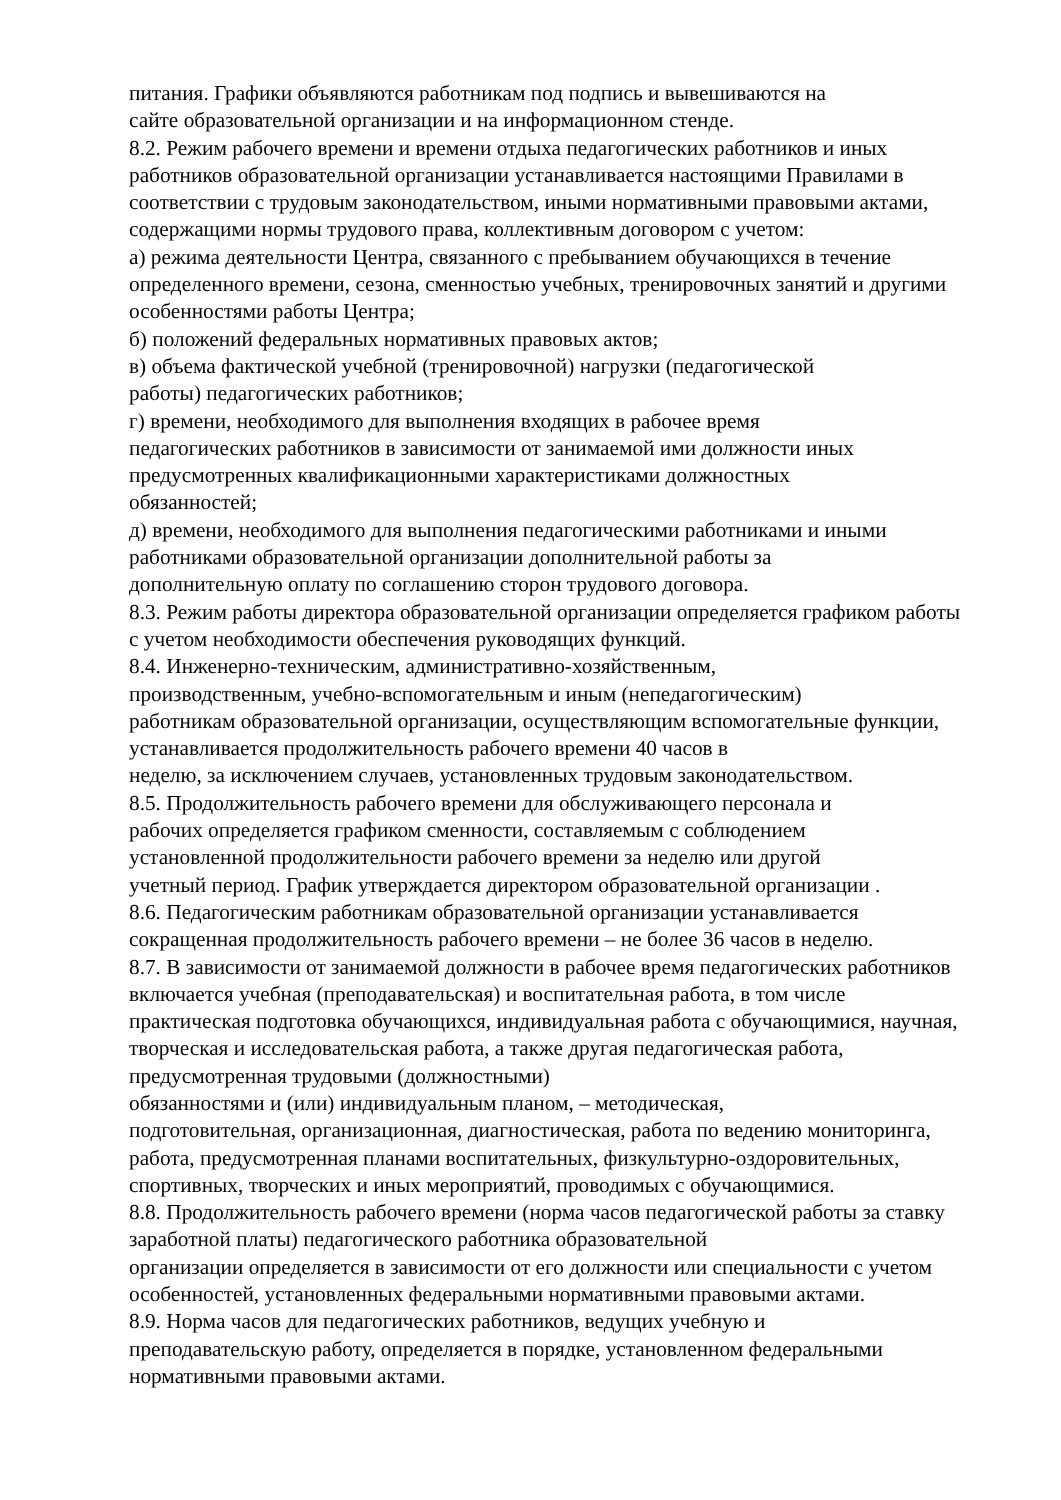питания. Графики объявляются работникам под подпись и вывешиваются на
сайте образовательной организации и на информационном стенде.
8.2. Режим рабочего времени и времени отдыха педагогических работников и иных работников образовательной организации устанавливается настоящими Правилами в соответствии с трудовым законодательством, иными нормативными правовыми актами, содержащими нормы трудового права, коллективным договором с учетом:
а) режима деятельности Центра, связанного с пребыванием обучающихся в течение определенного времени, сезона, сменностью учебных, тренировочных занятий и другими особенностями работы Центра;
б) положений федеральных нормативных правовых актов;
в) объема фактической учебной (тренировочной) нагрузки (педагогической
работы) педагогических работников;
г) времени, необходимого для выполнения входящих в рабочее время
педагогических работников в зависимости от занимаемой ими должности иных предусмотренных квалификационными характеристиками должностных
обязанностей;
д) времени, необходимого для выполнения педагогическими работниками и иными работниками образовательной организации дополнительной работы за
дополнительную оплату по соглашению сторон трудового договора.
8.3. Режим работы директора образовательной организации определяется графиком работы с учетом необходимости обеспечения руководящих функций.
8.4. Инженерно-техническим, административно-хозяйственным,
производственным, учебно-вспомогательным и иным (непедагогическим)
работникам образовательной организации, осуществляющим вспомогательные функции, устанавливается продолжительность рабочего времени 40 часов в
неделю, за исключением случаев, установленных трудовым законодательством.
8.5. Продолжительность рабочего времени для обслуживающего персонала и
рабочих определяется графиком сменности, составляемым с соблюдением
установленной продолжительности рабочего времени за неделю или другой
учетный период. График утверждается директором образовательной организации .
8.6. Педагогическим работникам образовательной организации устанавливается сокращенная продолжительность рабочего времени – не более 36 часов в неделю.
8.7. В зависимости от занимаемой должности в рабочее время педагогических работников включается учебная (преподавательская) и воспитательная работа, в том числе практическая подготовка обучающихся, индивидуальная работа с обучающимися, научная, творческая и исследовательская работа, а также другая педагогическая работа, предусмотренная трудовыми (должностными)
обязанностями и (или) индивидуальным планом, – методическая,
подготовительная, организационная, диагностическая, работа по ведению мониторинга, работа, предусмотренная планами воспитательных, физкультурно-оздоровительных, спортивных, творческих и иных мероприятий, проводимых с обучающимися.
8.8. Продолжительность рабочего времени (норма часов педагогической работы за ставку заработной платы) педагогического работника образовательной
организации определяется в зависимости от его должности или специальности с учетом особенностей, установленных федеральными нормативными правовыми актами.
8.9. Норма часов для педагогических работников, ведущих учебную и
преподавательскую работу, определяется в порядке, установленном федеральными нормативными правовыми актами.